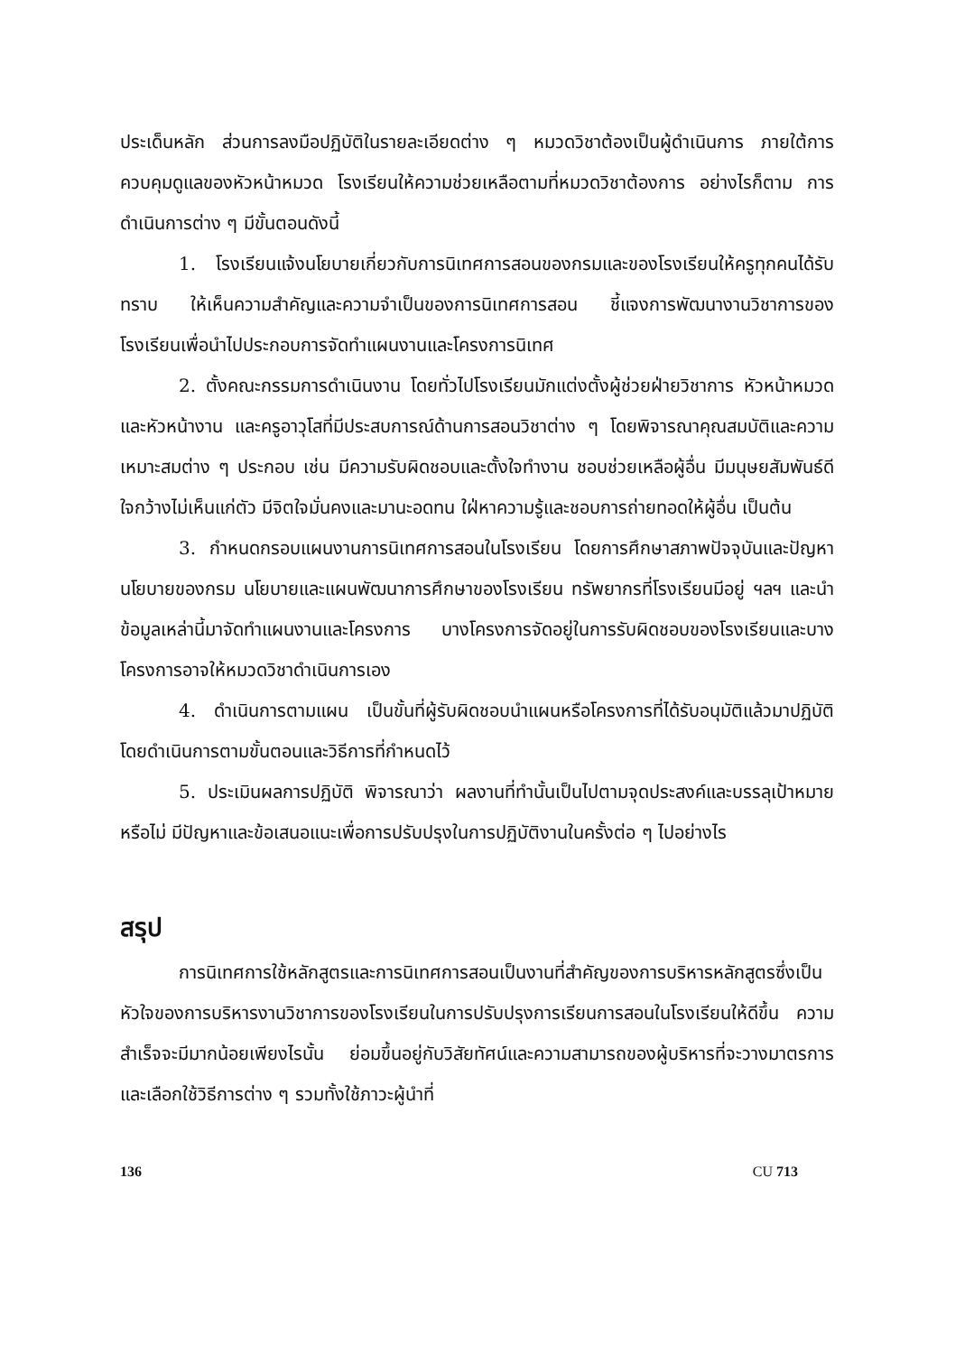ประเด็นหลัก ส่วนการลงมือปฏิบัติในรายละเอียดต่าง ๆ หมวดวิชาต้องเป็นผู้ดำเนินการ ภายใต้การควบคุมดูแลของหัวหน้าหมวด โรงเรียนให้ความช่วยเหลือตามที่หมวดวิชาต้องการ อย่างไรก็ตาม การดำเนินการต่าง ๆ มีขั้นตอนดังนี้
1. โรงเรียนแจ้งนโยบายเกี่ยวกับการนิเทศการสอนของกรมและของโรงเรียนให้ครูทุกคนได้รับทราบ ให้เห็นความสำคัญและความจำเป็นของการนิเทศการสอน ชี้แจงการพัฒนางานวิชาการของโรงเรียนเพื่อนำไปประกอบการจัดทำแผนงานและโครงการนิเทศ
2. ตั้งคณะกรรมการดำเนินงาน โดยทั่วไปโรงเรียนมักแต่งตั้งผู้ช่วยฝ่ายวิชาการ หัวหน้าหมวดและหัวหน้างาน และครูอาวุโสที่มีประสบการณ์ด้านการสอนวิชาต่าง ๆ โดยพิจารณาคุณสมบัติและความเหมาะสมต่าง ๆ ประกอบ เช่น มีความรับผิดชอบและตั้งใจทำงาน ชอบช่วยเหลือผู้อื่น มีมนุษยสัมพันธ์ดี ใจกว้างไม่เห็นแก่ตัว มีจิตใจมั่นคงและมานะอดทน ใฝ่หาความรู้และชอบการถ่ายทอดให้ผู้อื่น เป็นต้น
3. กำหนดกรอบแผนงานการนิเทศการสอนในโรงเรียน โดยการศึกษาสภาพปัจจุบันและปัญหา นโยบายของกรม นโยบายและแผนพัฒนาการศึกษาของโรงเรียน ทรัพยากรที่โรงเรียนมีอยู่ ฯลฯ และนำข้อมูลเหล่านี้มาจัดทำแผนงานและโครงการ บางโครงการจัดอยู่ในการรับผิดชอบของโรงเรียนและบางโครงการอาจให้หมวดวิชาดำเนินการเอง
4. ดำเนินการตามแผน เป็นขั้นที่ผู้รับผิดชอบนำแผนหรือโครงการที่ได้รับอนุมัติแล้วมาปฏิบัติ โดยดำเนินการตามขั้นตอนและวิธีการที่กำหนดไว้
5. ประเมินผลการปฏิบัติ พิจารณาว่า ผลงานที่ทำนั้นเป็นไปตามจุดประสงค์และบรรลุเป้าหมายหรือไม่ มีปัญหาและข้อเสนอแนะเพื่อการปรับปรุงในการปฏิบัติงานในครั้งต่อ ๆ ไปอย่างไร
สรุป
การนิเทศการใช้หลักสูตรและการนิเทศการสอนเป็นงานที่สำคัญของการบริหารหลักสูตรซึ่งเป็นหัวใจของการบริหารงานวิชาการของโรงเรียนในการปรับปรุงการเรียนการสอนในโรงเรียนให้ดีขึ้น ความสำเร็จจะมีมากน้อยเพียงไรนั้น ย่อมขึ้นอยู่กับวิสัยทัศน์และความสามารถของผู้บริหารที่จะวางมาตรการและเลือกใช้วิธีการต่าง ๆ รวมทั้งใช้ภาวะผู้นำที่
136 CU 713